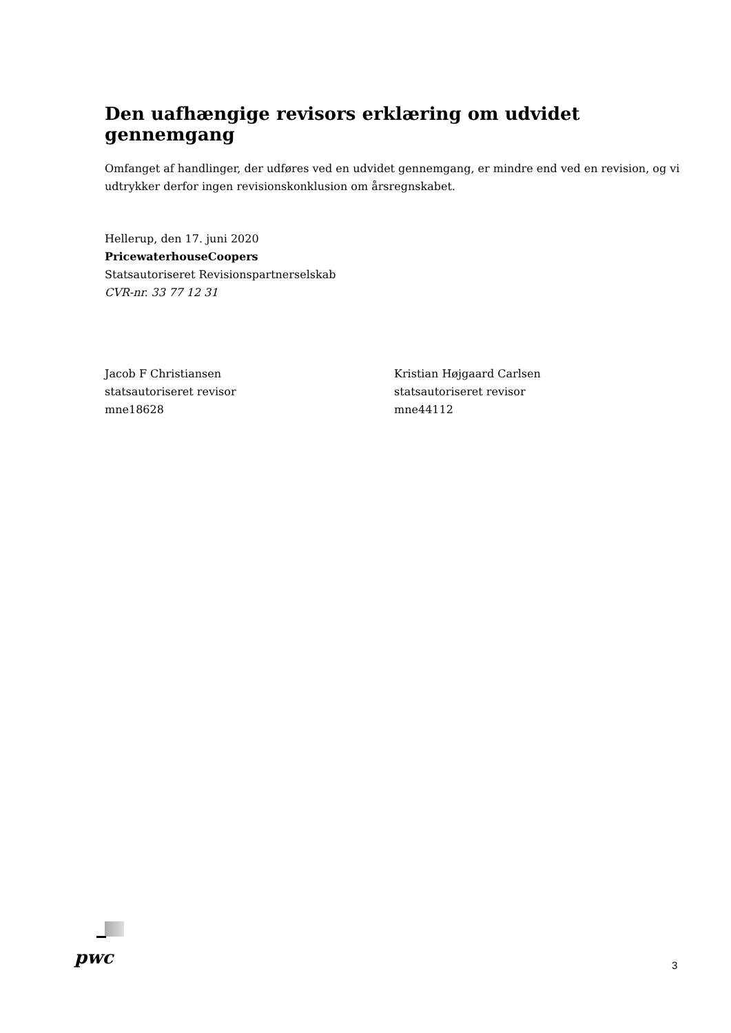Den uafhængige revisors erklæring om udvidet gennemgang
Omfanget af handlinger, der udføres ved en udvidet gennemgang, er mindre end ved en revision, og vi udtrykker derfor ingen revisionskonklusion om årsregnskabet.
Hellerup, den 17. juni 2020
PricewaterhouseCoopers
Statsautoriseret Revisionspartnerselskab
CVR-nr. 33 77 12 31
Jacob F Christiansen
statsautoriseret revisor
mne18628
Kristian Højgaard Carlsen
statsautoriseret revisor
mne44112
pwc 3